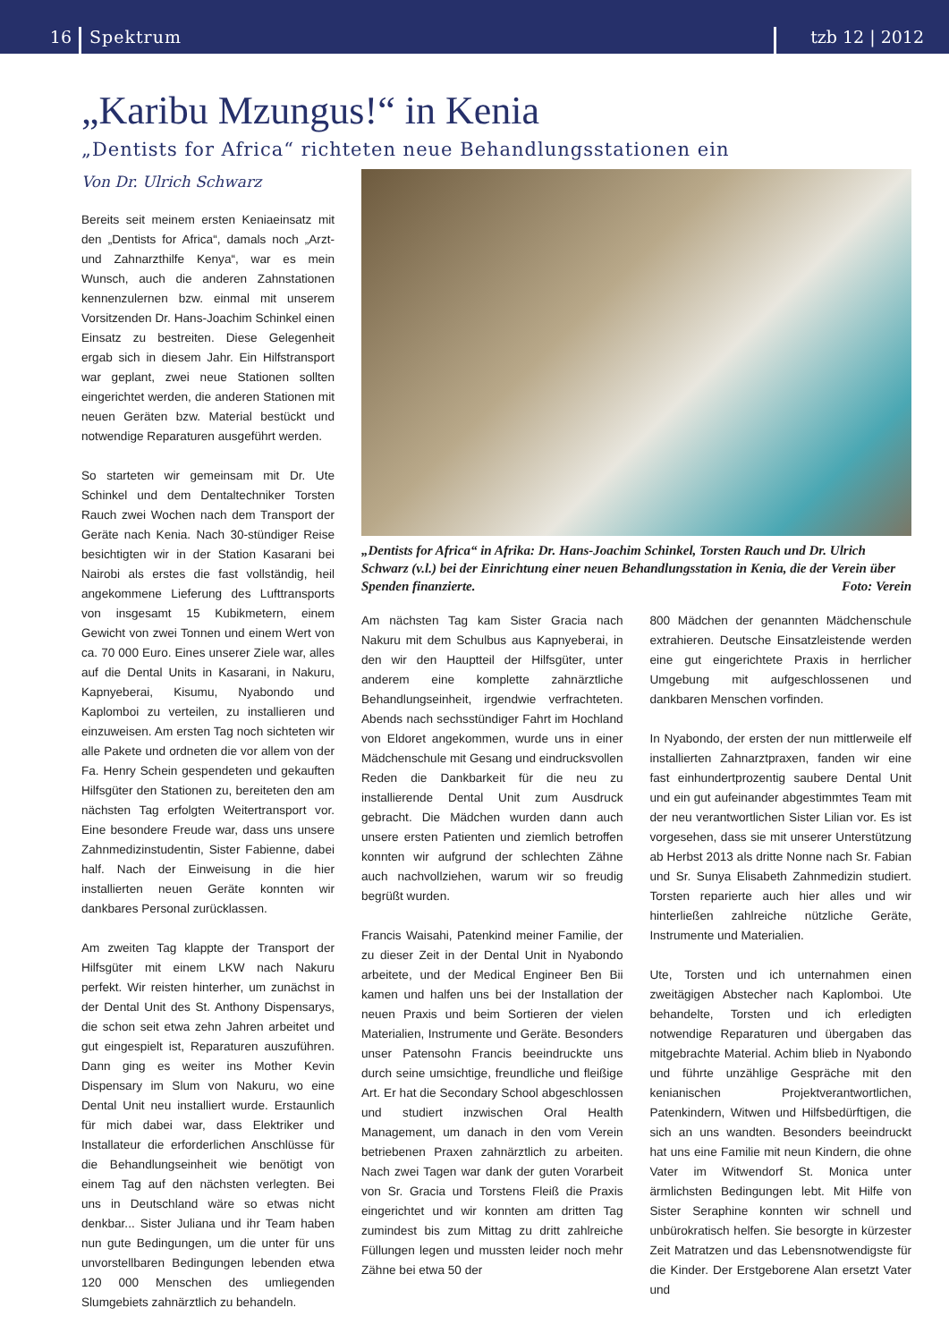16 Spektrum tzb 12 | 2012
„Karibu Mzungus!“ in Kenia
„Dentists for Africa“ richteten neue Behandlungsstationen ein
Von Dr. Ulrich Schwarz
Bereits seit meinem ersten Keniaeinsatz mit den „Dentists for Africa“, damals noch „Arzt- und Zahnarzthilfe Kenya“, war es mein Wunsch, auch die anderen Zahnstationen kennenzulernen bzw. einmal mit unserem Vorsitzenden Dr. Hans-Joachim Schinkel einen Einsatz zu bestreiten. Diese Gelegenheit ergab sich in diesem Jahr. Ein Hilfstransport war geplant, zwei neue Stationen sollten eingerichtet werden, die anderen Stationen mit neuen Geräten bzw. Material bestückt und notwendige Reparaturen ausgeführt werden.
So starteten wir gemeinsam mit Dr. Ute Schinkel und dem Dentaltechniker Torsten Rauch zwei Wochen nach dem Transport der Geräte nach Kenia. Nach 30-stündiger Reise besichtigten wir in der Station Kasarani bei Nairobi als erstes die fast vollständig, heil angekommene Lieferung des Lufttransports von insgesamt 15 Kubikmetern, einem Gewicht von zwei Tonnen und einem Wert von ca. 70 000 Euro. Eines unserer Ziele war, alles auf die Dental Units in Kasarani, in Nakuru, Kapnyeberai, Kisumu, Nyabondo und Kaplomboi zu verteilen, zu installieren und einzuweisen. Am ersten Tag noch sichteten wir alle Pakete und ordneten die vor allem von der Fa. Henry Schein gespendeten und gekauften Hilfsgüter den Stationen zu, bereiteten den am nächsten Tag erfolgten Weitertransport vor. Eine besondere Freude war, dass uns unsere Zahnmedizinstudentin, Sister Fabienne, dabei half. Nach der Einweisung in die hier installierten neuen Geräte konnten wir dankbares Personal zurücklassen.
Am zweiten Tag klappte der Transport der Hilfsgüter mit einem LKW nach Nakuru perfekt. Wir reisten hinterher, um zunächst in der Dental Unit des St. Anthony Dispensarys, die schon seit etwa zehn Jahren arbeitet und gut eingespielt ist, Reparaturen auszuführen. Dann ging es weiter ins Mother Kevin Dispensary im Slum von Nakuru, wo eine Dental Unit neu installiert wurde. Erstaunlich für mich dabei war, dass Elektriker und Installateur die erforderlichen Anschlüsse für die Behandlungseinheit wie benötigt von einem Tag auf den nächsten verlegten. Bei uns in Deutschland wäre so etwas nicht denkbar... Sister Juliana und ihr Team haben nun gute Bedingungen, um die unter für uns unvorstellbaren Bedingungen lebenden etwa 120 000 Menschen des umliegenden Slumgebiets zahnärztlich zu behandeln.
„Dentists for Africa“ in Afrika: Dr. Hans-Joachim Schinkel, Torsten Rauch und Dr. Ulrich Schwarz (v.l.) bei der Einrichtung einer neuen Behandlungsstation in Kenia, die der Verein über Spenden finanzierte. Foto: Verein
Am nächsten Tag kam Sister Gracia nach Nakuru mit dem Schulbus aus Kapnyeberai, in den wir den Hauptteil der Hilfsgüter, unter anderem eine komplette zahnärztliche Behandlungseinheit, irgendwie verfrachteten. Abends nach sechsstündiger Fahrt im Hochland von Eldoret angekommen, wurde uns in einer Mädchenschule mit Gesang und eindrucksvollen Reden die Dankbarkeit für die neu zu installierende Dental Unit zum Ausdruck gebracht. Die Mädchen wurden dann auch unsere ersten Patienten und ziemlich betroffen konnten wir aufgrund der schlechten Zähne auch nachvollziehen, warum wir so freudig begrüßt wurden.
Francis Waisahi, Patenkind meiner Familie, der zu dieser Zeit in der Dental Unit in Nyabondo arbeitete, und der Medical Engineer Ben Bii kamen und halfen uns bei der Installation der neuen Praxis und beim Sortieren der vielen Materialien, Instrumente und Geräte. Besonders unser Patensohn Francis beeindruckte uns durch seine umsichtige, freundliche und fleißige Art. Er hat die Secondary School abgeschlossen und studiert inzwischen Oral Health Management, um danach in den vom Verein betriebenen Praxen zahnärztlich zu arbeiten. Nach zwei Tagen war dank der guten Vorarbeit von Sr. Gracia und Torstens Fleiß die Praxis eingerichtet und wir konnten am dritten Tag zumindest bis zum Mittag zu dritt zahlreiche Füllungen legen und mussten leider noch mehr Zähne bei etwa 50 der
800 Mädchen der genannten Mädchenschule extrahieren. Deutsche Einsatzleistende werden eine gut eingerichtete Praxis in herrlicher Umgebung mit aufgeschlossenen und dankbaren Menschen vorfinden.
In Nyabondo, der ersten der nun mittlerweile elf installierten Zahnarztpraxen, fanden wir eine fast einhundertprozentig saubere Dental Unit und ein gut aufeinander abgestimmtes Team mit der neu verantwortlichen Sister Lilian vor. Es ist vorgesehen, dass sie mit unserer Unterstützung ab Herbst 2013 als dritte Nonne nach Sr. Fabian und Sr. Sunya Elisabeth Zahnmedizin studiert. Torsten reparierte auch hier alles und wir hinterließen zahlreiche nützliche Geräte, Instrumente und Materialien.
Ute, Torsten und ich unternahmen einen zweitägigen Abstecher nach Kaplomboi. Ute behandelte, Torsten und ich erledigten notwendige Reparaturen und übergaben das mitgebrachte Material. Achim blieb in Nyabondo und führte unzählige Gespräche mit den kenianischen Projektverantwortlichen, Patenkindern, Witwen und Hilfsbedürftigen, die sich an uns wandten. Besonders beeindruckt hat uns eine Familie mit neun Kindern, die ohne Vater im Witwendorf St. Monica unter ärmlichsten Bedingungen lebt. Mit Hilfe von Sister Seraphine konnten wir schnell und unbürokratisch helfen. Sie besorgte in kürzester Zeit Matratzen und das Lebensnotwendigste für die Kinder. Der Erstgeborene Alan ersetzt Vater und